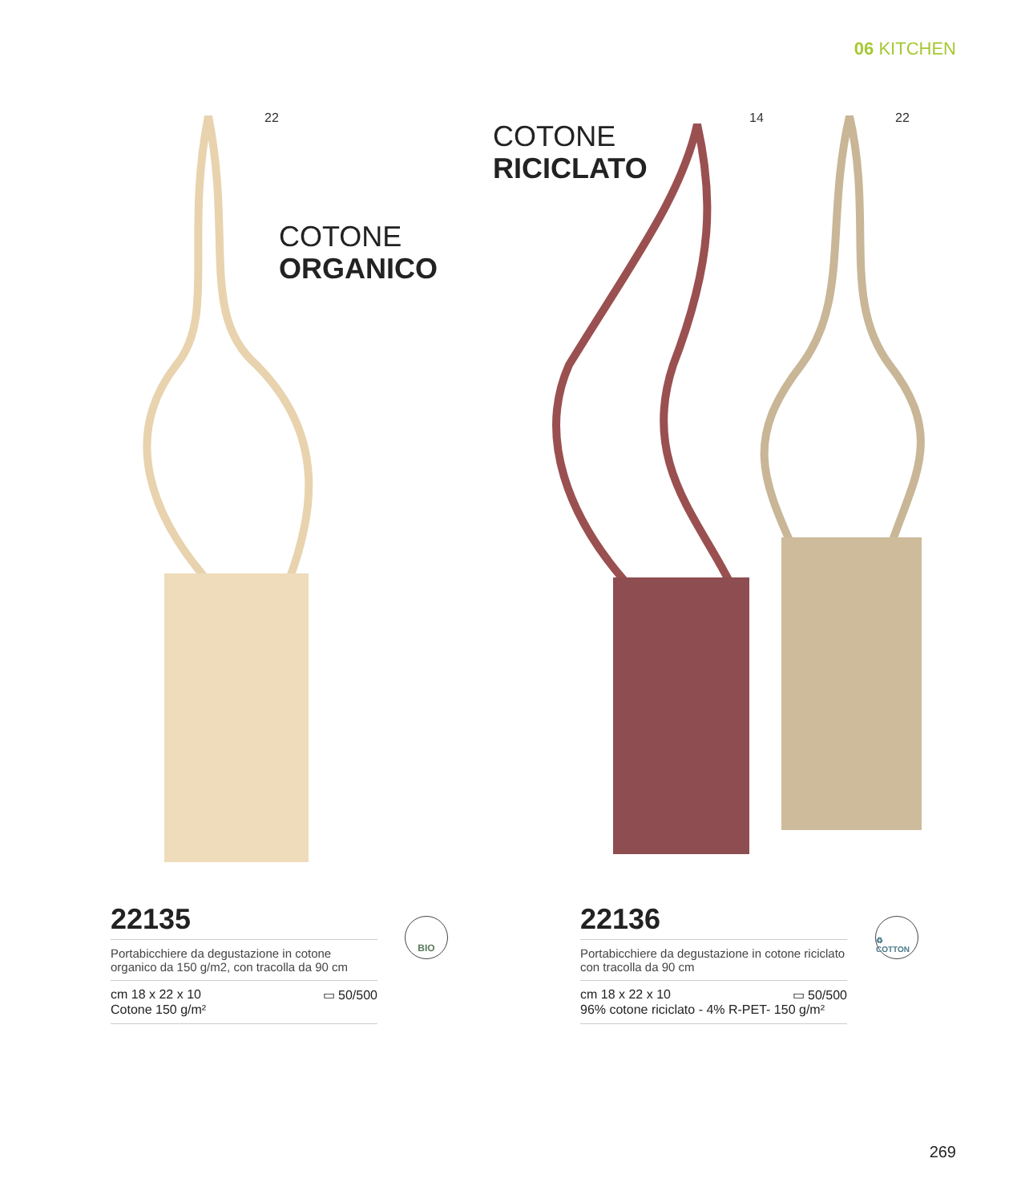06 KITCHEN
22
COTONE
ORGANICO
COTONE
RICICLATO
14 22
22135
Portabicchiere da degustazione in cotone organico da 150 g/m2, con tracolla da 90 cm
cm 18 x 22 x 10 ▭ 50/500
Cotone 150 g/m²
BIO
22136
Portabicchiere da degustazione in cotone riciclato con tracolla da 90 cm
cm 18 x 22 x 10 ▭ 50/500
96% cotone riciclato - 4% R-PET- 150 g/m²
♻ COTTON
269